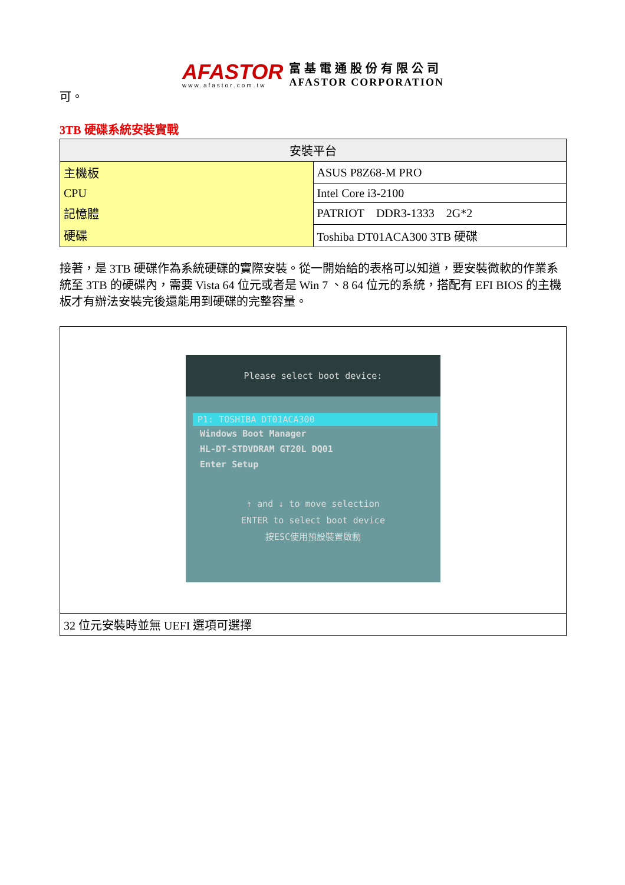AFASTOR
www.afastor.com.tw
富基電通股份有限公司
AFASTOR CORPORATION
可。
3TB 硬碟系統安裝實戰
| 安裝平台 | |
| --- | --- |
| 主機板 | ASUS P8Z68-M PRO |
| CPU | Intel Core i3-2100 |
| 記憶體 | PATRIOT DDR3-1333 2G*2 |
| 硬碟 | Toshiba DT01ACA300 3TB 硬碟 |
接著，是 3TB 硬碟作為系統硬碟的實際安裝。從一開始給的表格可以知道，要安裝微軟的作業系統至 3TB 的硬碟內，需要 Vista 64 位元或者是 Win 7 、8 64 位元的系統，搭配有 EFI BIOS 的主機板才有辦法安裝完後還能用到硬碟的完整容量。
| Please select boot device: P1: TOSHIBA DT01ACA300 Windows Boot Manager HL-DT-STDVDRAM GT20L DQ01 Enter Setup ↑ and ↓ to move selection ENTER to select boot device 按ESC使用預設裝置啟動 |
| 32 位元安裝時並無 UEFI 選項可選擇 |